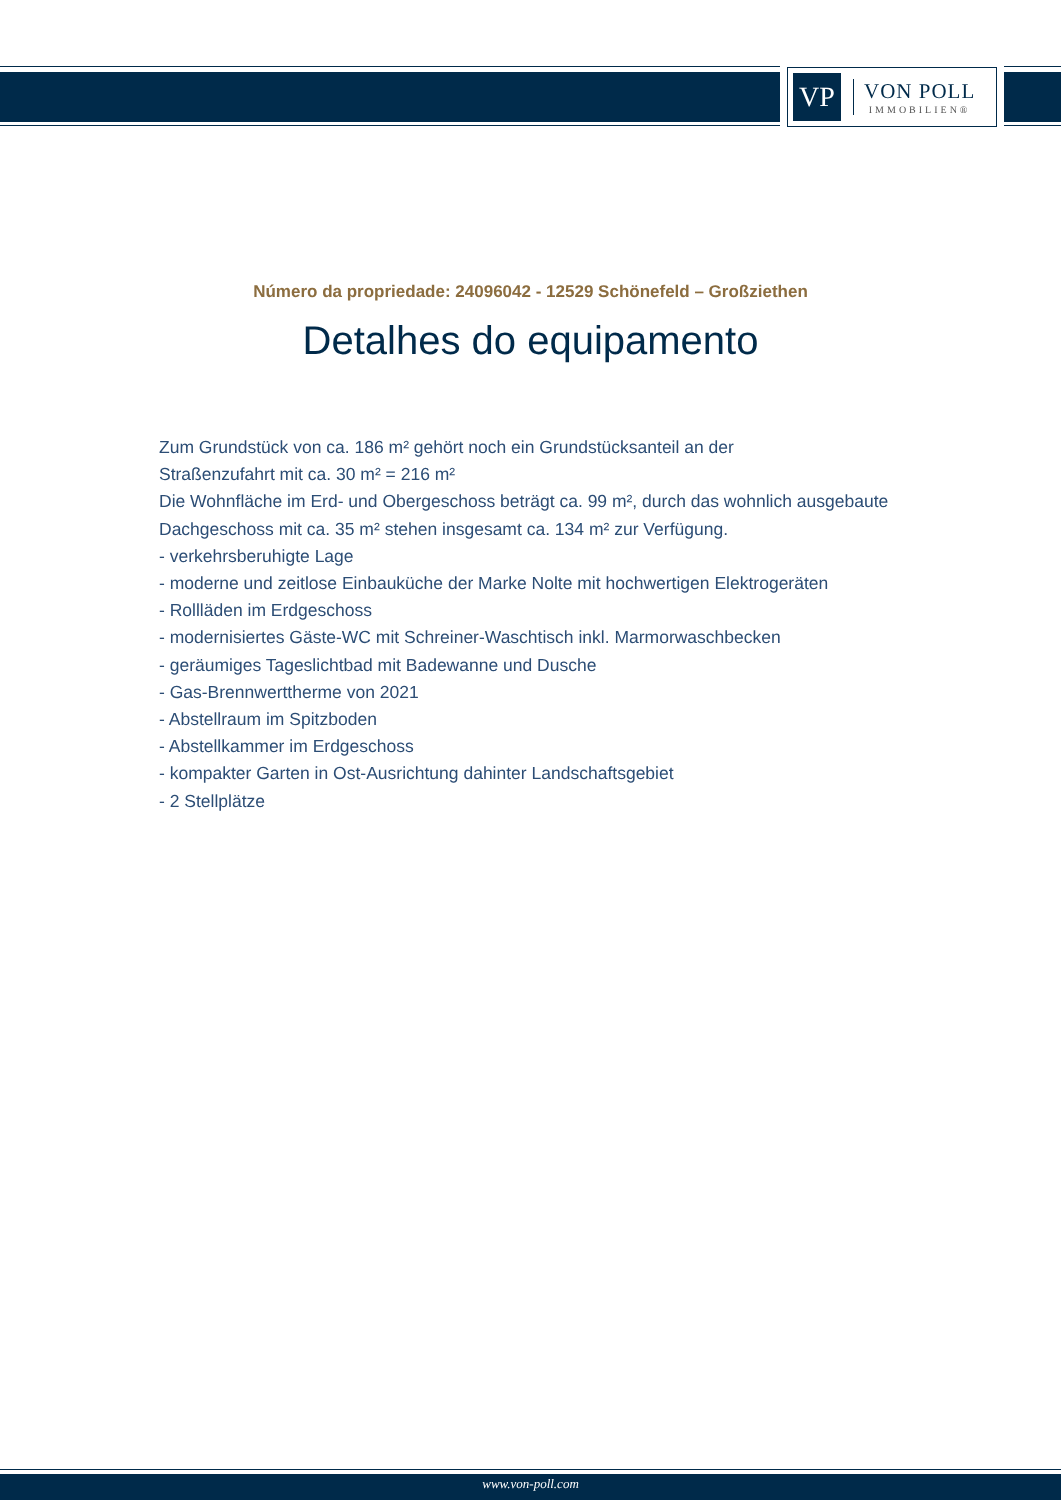VP
VON POLL
IMMOBILIEN®
Número da propriedade: 24096042 - 12529 Schönefeld – Großziethen
Detalhes do equipamento
Zum Grundstück von ca. 186 m² gehört noch ein Grundstücksanteil an der
Straßenzufahrt mit ca. 30 m² = 216 m²
Die Wohnfläche im Erd- und Obergeschoss beträgt ca. 99 m², durch das wohnlich ausgebaute Dachgeschoss mit ca. 35 m² stehen insgesamt ca. 134 m² zur Verfügung.
- verkehrsberuhigte Lage
- moderne und zeitlose Einbauküche der Marke Nolte mit hochwertigen Elektrogeräten
- Rollläden im Erdgeschoss
- modernisiertes Gäste-WC mit Schreiner-Waschtisch inkl. Marmorwaschbecken
- geräumiges Tageslichtbad mit Badewanne und Dusche
- Gas-Brennwerttherme von 2021
- Abstellraum im Spitzboden
- Abstellkammer im Erdgeschoss
- kompakter Garten in Ost-Ausrichtung dahinter Landschaftsgebiet
- 2 Stellplätze
www.von-poll.com